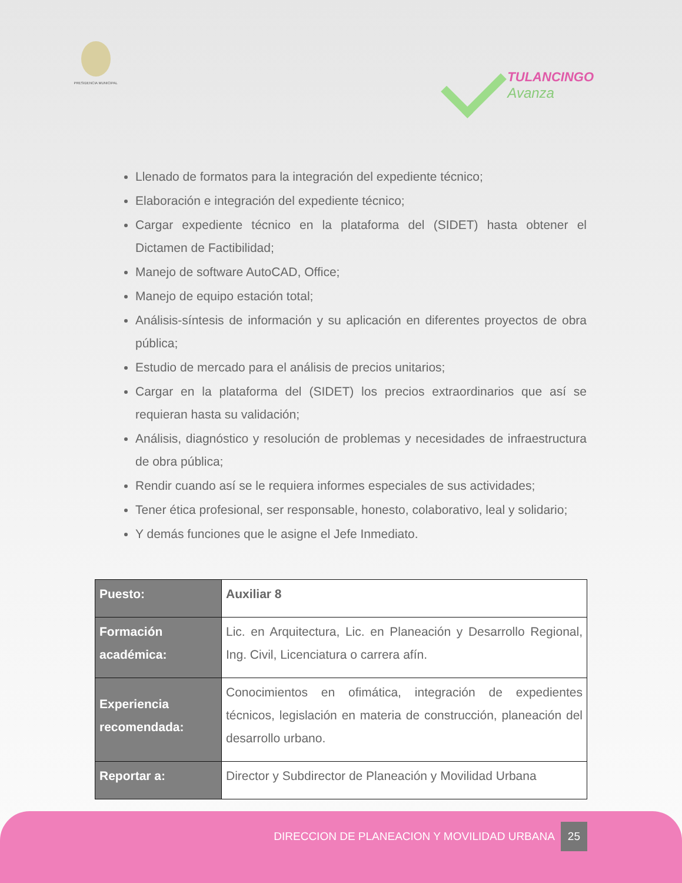PRESIDENCIA MUNICIPAL
TULANCINGO
Avanza
Llenado de formatos para la integración del expediente técnico;
Elaboración e integración del expediente técnico;
Cargar expediente técnico en la plataforma del (SIDET) hasta obtener el Dictamen de Factibilidad;
Manejo de software AutoCAD, Office;
Manejo de equipo estación total;
Análisis-síntesis de información y su aplicación en diferentes proyectos de obra pública;
Estudio de mercado para el análisis de precios unitarios;
Cargar en la plataforma del (SIDET) los precios extraordinarios que así se requieran hasta su validación;
Análisis, diagnóstico y resolución de problemas y necesidades de infraestructura de obra pública;
Rendir cuando así se le requiera informes especiales de sus actividades;
Tener ética profesional, ser responsable, honesto, colaborativo, leal y solidario;
Y demás funciones que le asigne el Jefe Inmediato.
| Puesto: | Auxiliar 8 |
| Formación académica: | Lic. en Arquitectura, Lic. en Planeación y Desarrollo Regional, Ing. Civil, Licenciatura o carrera afín. |
| Experiencia recomendada: | Conocimientos en ofimática, integración de expedientes técnicos, legislación en materia de construcción, planeación del desarrollo urbano. |
| Reportar a: | Director y Subdirector de Planeación y Movilidad Urbana |
DIRECCION DE PLANEACION Y MOVILIDAD URBANA 25